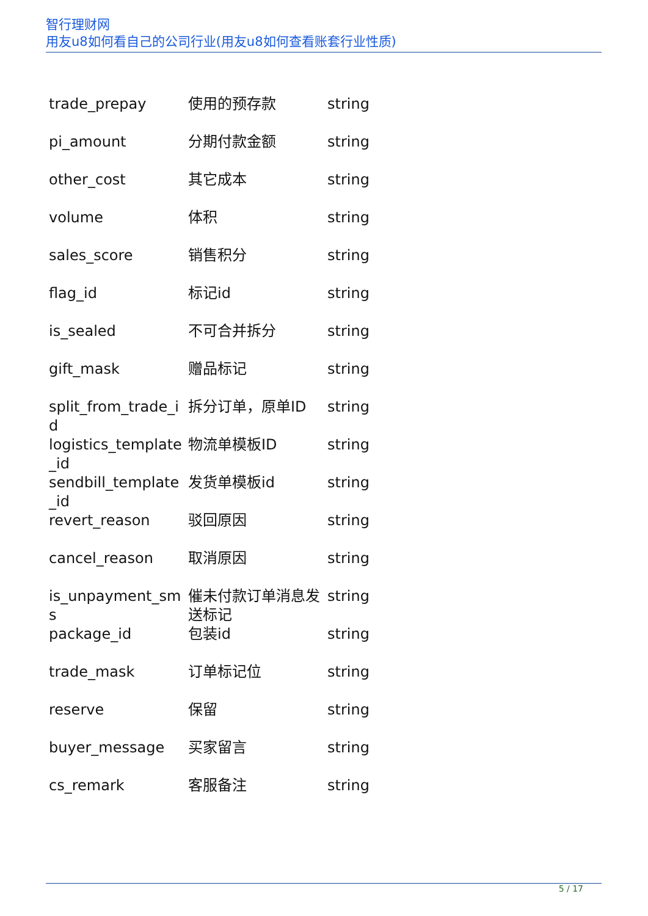智行理财网
用友u8如何看自己的公司行业(用友u8如何查看账套行业性质)
| trade_prepay | 使用的预存款 | string |
| pi_amount | 分期付款金额 | string |
| other_cost | 其它成本 | string |
| volume | 体积 | string |
| sales_score | 销售积分 | string |
| flag_id | 标记id | string |
| is_sealed | 不可合并拆分 | string |
| gift_mask | 赠品标记 | string |
| split_from_trade_id | 拆分订单，原单ID | string |
| logistics_template_id | 物流单模板ID | string |
| sendbill_template_id | 发货单模板id | string |
| revert_reason | 驳回原因 | string |
| cancel_reason | 取消原因 | string |
| is_unpayment_sms | 催未付款订单消息发送标记 | string |
| package_id | 包装id | string |
| trade_mask | 订单标记位 | string |
| reserve | 保留 | string |
| buyer_message | 买家留言 | string |
| cs_remark | 客服备注 | string |
5 / 17